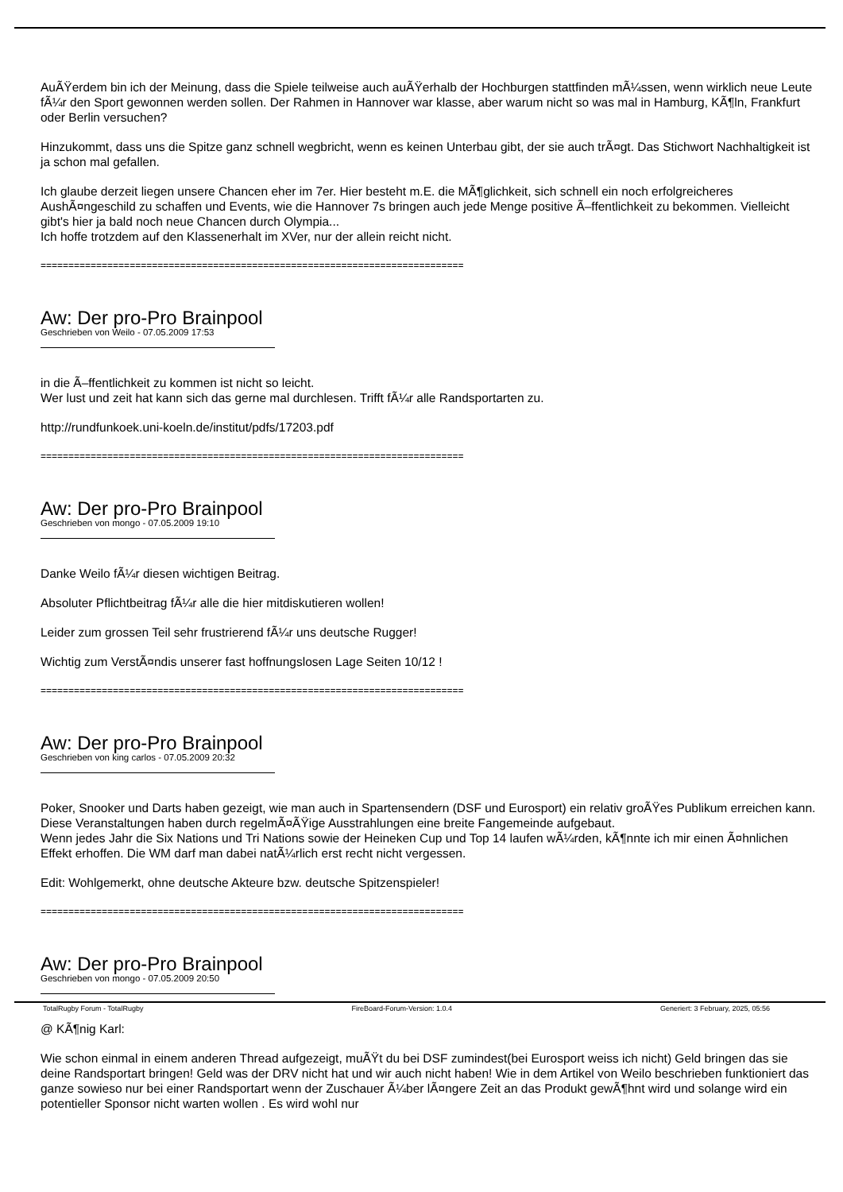AuÃŸerdem bin ich der Meinung, dass die Spiele teilweise auch auÃŸerhalb der Hochburgen stattfinden mÃ¼ssen, wenn wirklich neue Leute fÃ¼r den Sport gewonnen werden sollen. Der Rahmen in Hannover war klasse, aber warum nicht so was mal in Hamburg, KÃ¶ln, Frankfurt oder Berlin versuchen?
Hinzukommt, dass uns die Spitze ganz schnell wegbricht, wenn es keinen Unterbau gibt, der sie auch trÃ¤gt. Das Stichwort Nachhaltigkeit ist ja schon mal gefallen.
Ich glaube derzeit liegen unsere Chancen eher im 7er. Hier besteht m.E. die MÃ¶glichkeit, sich schnell ein noch erfolgreicheres AushÃ¤ngeschild zu schaffen und Events, wie die Hannover 7s bringen auch jede Menge positive Ã–ffentlichkeit zu bekommen. Vielleicht gibt's hier ja bald noch neue Chancen durch Olympia...
Ich hoffe trotzdem auf den Klassenerhalt im XVer, nur der allein reicht nicht.
============================================================================
Aw: Der pro-Pro Brainpool
Geschrieben von Weilo - 07.05.2009 17:53
in die Ã–ffentlichkeit zu kommen ist nicht so leicht.
Wer lust und zeit hat kann sich das gerne mal durchlesen. Trifft fÃ¼r alle Randsportarten zu.
http://rundfunkoek.uni-koeln.de/institut/pdfs/17203.pdf
============================================================================
Aw: Der pro-Pro Brainpool
Geschrieben von mongo - 07.05.2009 19:10
Danke Weilo fÃ¼r diesen wichtigen Beitrag.
Absoluter Pflichtbeitrag fÃ¼r alle die hier mitdiskutieren wollen!
Leider zum grossen Teil sehr frustrierend fÃ¼r uns deutsche Rugger!
Wichtig zum VerstÃ¤ndis unserer fast hoffnungslosen Lage Seiten 10/12 !
============================================================================
Aw: Der pro-Pro Brainpool
Geschrieben von king carlos - 07.05.2009 20:32
Poker, Snooker und Darts haben gezeigt, wie man auch in Spartensendern (DSF und Eurosport) ein relativ groÃŸes Publikum erreichen kann. Diese Veranstaltungen haben durch regelmÃ¤ÃŸige Ausstrahlungen eine breite Fangemeinde aufgebaut.
Wenn jedes Jahr die Six Nations und Tri Nations sowie der Heineken Cup und Top 14 laufen wÃ¼rden, kÃ¶nnte ich mir einen Ã¤hnlichen Effekt erhoffen. Die WM darf man dabei natÃ¼rlich erst recht nicht vergessen.
Edit: Wohlgemerkt, ohne deutsche Akteure bzw. deutsche Spitzenspieler!
============================================================================
Aw: Der pro-Pro Brainpool
Geschrieben von mongo - 07.05.2009 20:50
@ KÃ¶nig Karl:
Wie schon einmal in einem anderen Thread aufgezeigt, muÃŸt du bei DSF zumindest(bei Eurosport weiss ich nicht) Geld bringen das sie deine Randsportart bringen! Geld was der DRV nicht hat und wir auch nicht haben! Wie in dem Artikel von Weilo beschrieben funktioniert das ganze sowieso nur bei einer Randsportart wenn der Zuschauer Ã¼ber lÃ¤ngere Zeit an das Produkt gewÃ¶hnt wird und solange wird ein potentieller Sponsor nicht warten wollen . Es wird wohl nur
TotalRugby Forum - TotalRugby FireBoard-Forum-Version: 1.0.4 Generiert: 3 February, 2025, 05:56